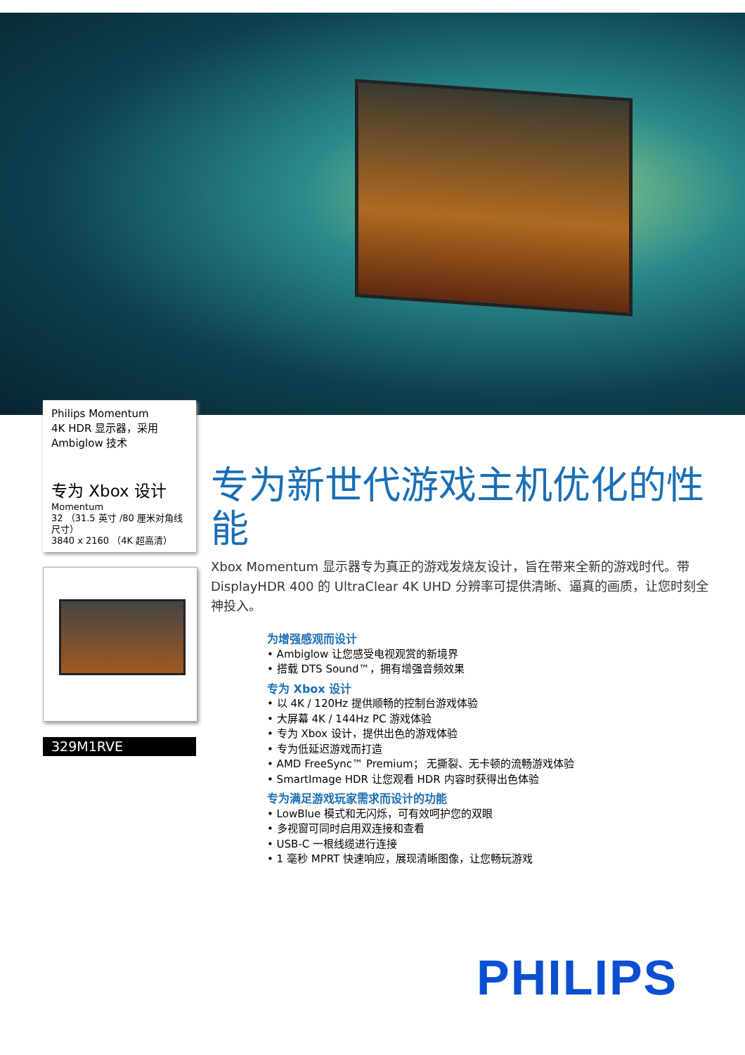Philips Momentum
4K HDR 显示器，采用
Ambiglow 技术
专为 Xbox 设计
Momentum
32 （31.5 英寸 /80 厘米对角线尺寸）
3840 x 2160 （4K 超高清）
329M1RVE
专为新世代游戏主机优化的性能
Xbox Momentum 显示器专为真正的游戏发烧友设计，旨在带来全新的游戏时代。带 DisplayHDR 400 的 UltraClear 4K UHD 分辨率可提供清晰、逼真的画质，让您时刻全神投入。
为增强感观而设计
• Ambiglow 让您感受电视观赏的新境界
• 搭载 DTS Sound™，拥有增强音频效果
专为 Xbox 设计
• 以 4K / 120Hz 提供顺畅的控制台游戏体验
• 大屏幕 4K / 144Hz PC 游戏体验
• 专为 Xbox 设计，提供出色的游戏体验
• 专为低延迟游戏而打造
• AMD FreeSync™ Premium； 无撕裂、无卡顿的流畅游戏体验
• SmartImage HDR 让您观看 HDR 内容时获得出色体验
专为满足游戏玩家需求而设计的功能
• LowBlue 模式和无闪烁，可有效呵护您的双眼
• 多视窗可同时启用双连接和查看
• USB-C 一根线缆进行连接
• 1 毫秒 MPRT 快速响应，展现清晰图像，让您畅玩游戏
PHILIPS